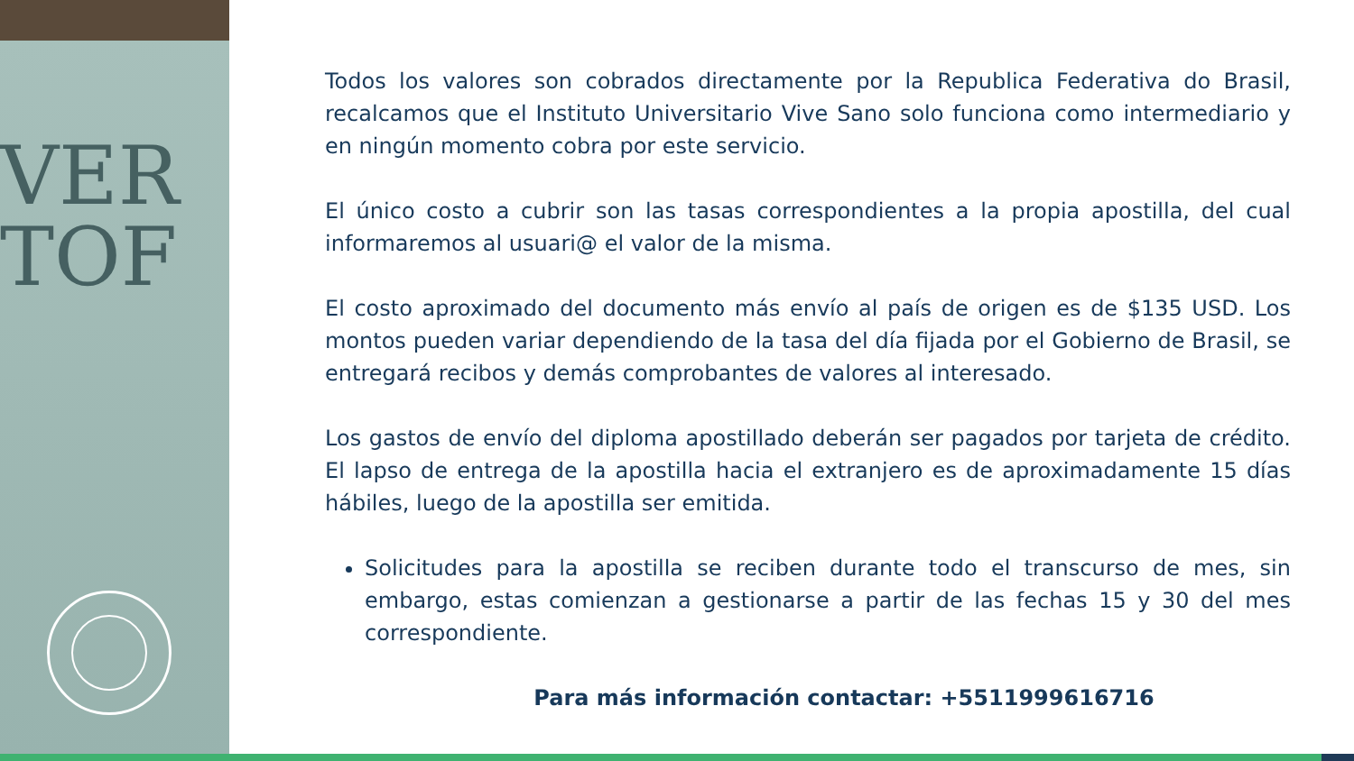VER
TOF
Todos los valores son cobrados directamente por la Republica Federativa do Brasil, recalcamos que el Instituto Universitario Vive Sano solo funciona como intermediario y en ningún momento cobra por este servicio.
El único costo a cubrir son las tasas correspondientes a la propia apostilla, del cual informaremos al usuari@ el valor de la misma.
El costo aproximado del documento más envío al país de origen es de $135 USD. Los montos pueden variar dependiendo de la tasa del día fijada por el Gobierno de Brasil, se entregará recibos y demás comprobantes de valores al interesado.
Los gastos de envío del diploma apostillado deberán ser pagados por tarjeta de crédito. El lapso de entrega de la apostilla hacia el extranjero es de aproximadamente 15 días hábiles, luego de la apostilla ser emitida.
Solicitudes para la apostilla se reciben durante todo el transcurso de mes, sin embargo, estas comienzan a gestionarse a partir de las fechas 15 y 30 del mes correspondiente.
Para más información contactar: +5511999616716